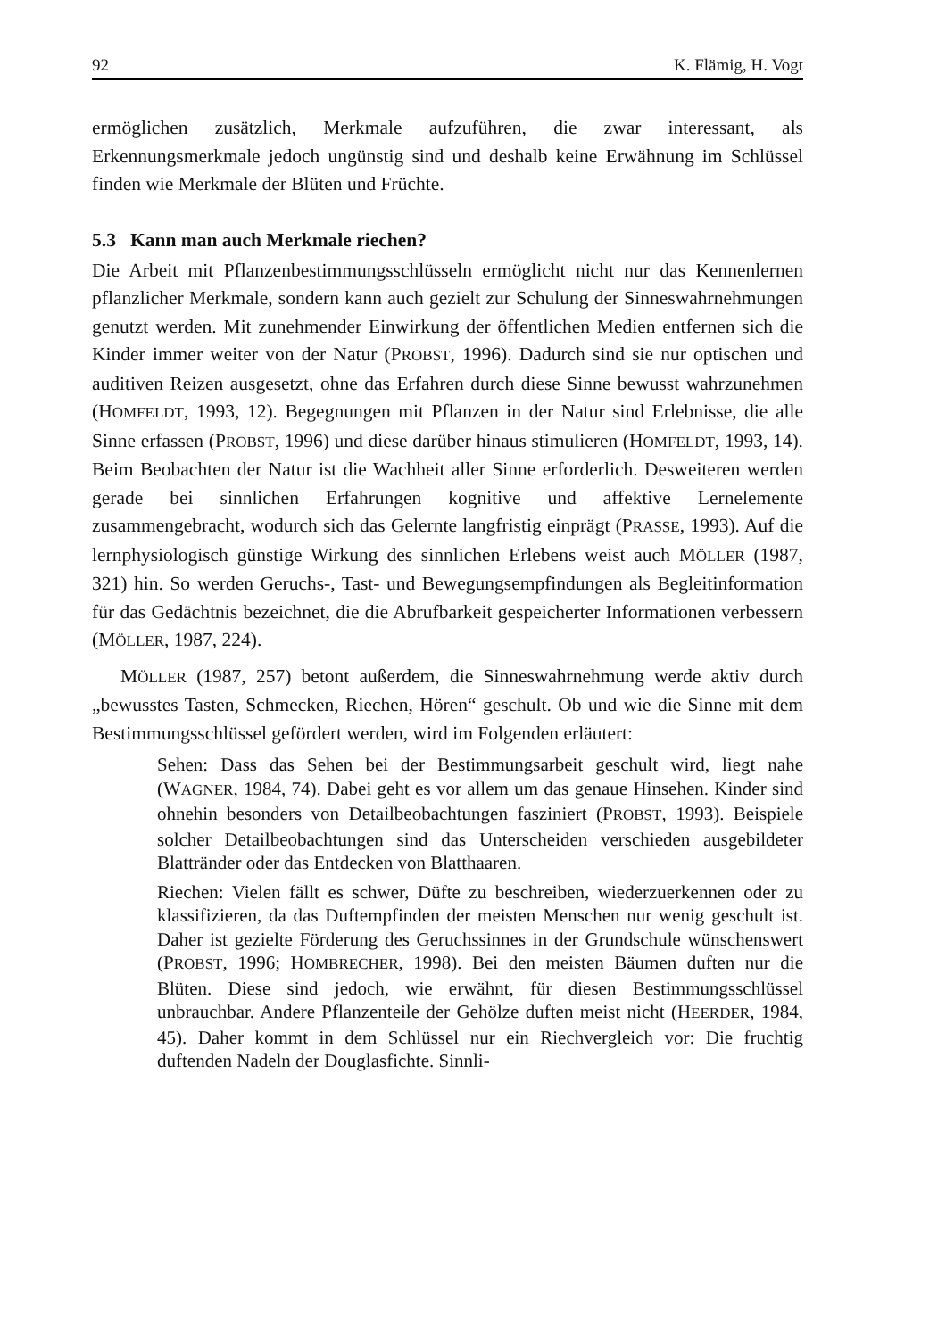92 K. Flämig, H. Vogt
ermöglichen zusätzlich, Merkmale aufzuführen, die zwar interessant, als Erkennungsmerkmale jedoch ungünstig sind und deshalb keine Erwähnung im Schlüssel finden wie Merkmale der Blüten und Früchte.
5.3 Kann man auch Merkmale riechen?
Die Arbeit mit Pflanzenbestimmungsschlüsseln ermöglicht nicht nur das Kennenlernen pflanzlicher Merkmale, sondern kann auch gezielt zur Schulung der Sinneswahrnehmungen genutzt werden. Mit zunehmender Einwirkung der öffentlichen Medien entfernen sich die Kinder immer weiter von der Natur (PROBST, 1996). Dadurch sind sie nur optischen und auditiven Reizen ausgesetzt, ohne das Erfahren durch diese Sinne bewusst wahrzunehmen (HOMFELDT, 1993, 12). Begegnungen mit Pflanzen in der Natur sind Erlebnisse, die alle Sinne erfassen (PROBST, 1996) und diese darüber hinaus stimulieren (HOMFELDT, 1993, 14). Beim Beobachten der Natur ist die Wachheit aller Sinne erforderlich. Desweiteren werden gerade bei sinnlichen Erfahrungen kognitive und affektive Lernelemente zusammengebracht, wodurch sich das Gelernte langfristig einprägt (PRASSE, 1993). Auf die lernphysiologisch günstige Wirkung des sinnlichen Erlebens weist auch MÖLLER (1987, 321) hin. So werden Geruchs-, Tast- und Bewegungsempfindungen als Begleitinformation für das Gedächtnis bezeichnet, die die Abrufbarkeit gespeicherter Informationen verbessern (MÖLLER, 1987, 224).
MÖLLER (1987, 257) betont außerdem, die Sinneswahrnehmung werde aktiv durch „bewusstes Tasten, Schmecken, Riechen, Hören“ geschult. Ob und wie die Sinne mit dem Bestimmungsschlüssel gefördert werden, wird im Folgenden erläutert:
Sehen: Dass das Sehen bei der Bestimmungsarbeit geschult wird, liegt nahe (WAGNER, 1984, 74). Dabei geht es vor allem um das genaue Hinsehen. Kinder sind ohnehin besonders von Detailbeobachtungen fasziniert (PROBST, 1993). Beispiele solcher Detailbeobachtungen sind das Unterscheiden verschieden ausgebildeter Blattränder oder das Entdecken von Blatthaaren.
Riechen: Vielen fällt es schwer, Düfte zu beschreiben, wiederzuerkennen oder zu klassifizieren, da das Duftempfinden der meisten Menschen nur wenig geschult ist. Daher ist gezielte Förderung des Geruchssinnes in der Grundschule wünschenswert (PROBST, 1996; HOMBRECHER, 1998). Bei den meisten Bäumen duften nur die Blüten. Diese sind jedoch, wie erwähnt, für diesen Bestimmungsschlüssel unbrauchbar. Andere Pflanzenteile der Gehölze duften meist nicht (HEERDER, 1984, 45). Daher kommt in dem Schlüssel nur ein Riechvergleich vor: Die fruchtig duftenden Nadeln der Douglasfichte. Sinnli-